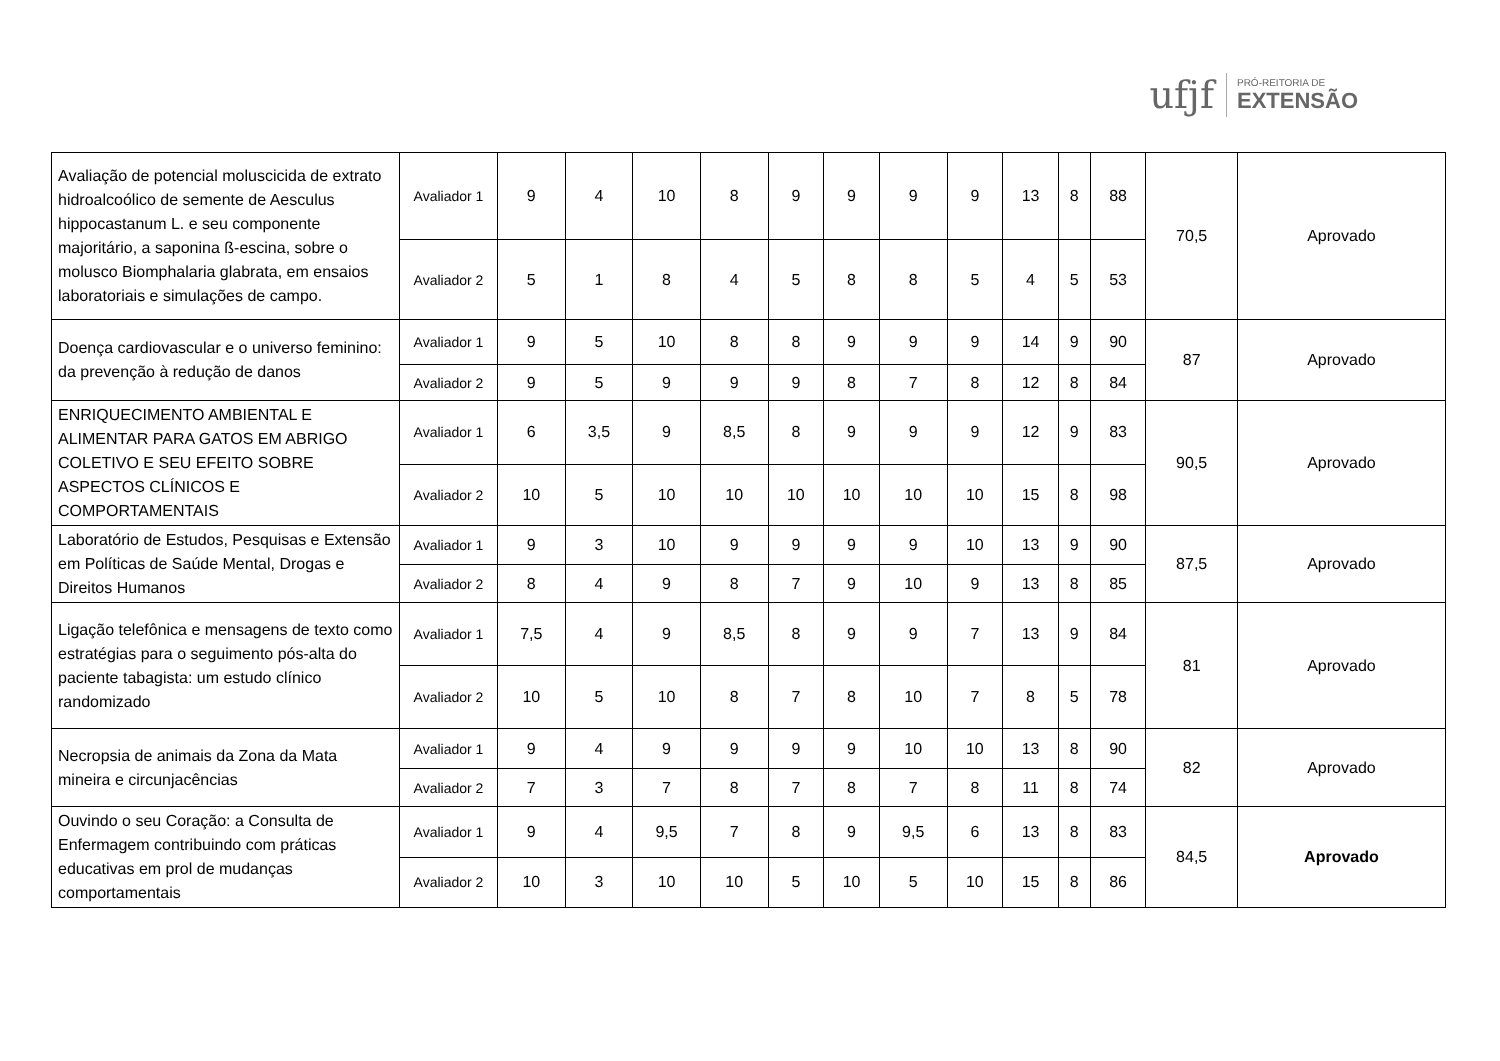ufjf
PRÓ-REITORIA DE
EXTENSÃO
| Avaliação de potencial moluscicida de extrato hidroalcoólico de semente de Aesculus hippocastanum L. e seu componente majoritário, a saponina ß-escina, sobre o molusco Biomphalaria glabrata, em ensaios laboratoriais e simulações de campo. | Avaliador 1 | 9 | 4 | 10 | 8 | 9 | 9 | 9 | 9 | 13 | 8 | 88 | 70,5 | Aprovado |
| | Avaliador 2 | 5 | 1 | 8 | 4 | 5 | 8 | 8 | 5 | 4 | 5 | 53 | | |
| Doença cardiovascular e o universo feminino: da prevenção à redução de danos | Avaliador 1 | 9 | 5 | 10 | 8 | 8 | 9 | 9 | 9 | 14 | 9 | 90 | 87 | Aprovado |
| | Avaliador 2 | 9 | 5 | 9 | 9 | 9 | 8 | 7 | 8 | 12 | 8 | 84 | | |
| ENRIQUECIMENTO AMBIENTAL E ALIMENTAR PARA GATOS EM ABRIGO COLETIVO E SEU EFEITO SOBRE ASPECTOS CLÍNICOS E COMPORTAMENTAIS | Avaliador 1 | 6 | 3,5 | 9 | 8,5 | 8 | 9 | 9 | 9 | 12 | 9 | 83 | 90,5 | Aprovado |
| | Avaliador 2 | 10 | 5 | 10 | 10 | 10 | 10 | 10 | 10 | 15 | 8 | 98 | | |
| Laboratório de Estudos, Pesquisas e Extensão em Políticas de Saúde Mental, Drogas e Direitos Humanos | Avaliador 1 | 9 | 3 | 10 | 9 | 9 | 9 | 9 | 10 | 13 | 9 | 90 | 87,5 | Aprovado |
| | Avaliador 2 | 8 | 4 | 9 | 8 | 7 | 9 | 10 | 9 | 13 | 8 | 85 | | |
| Ligação telefônica e mensagens de texto como estratégias para o seguimento pós-alta do paciente tabagista: um estudo clínico randomizado | Avaliador 1 | 7,5 | 4 | 9 | 8,5 | 8 | 9 | 9 | 7 | 13 | 9 | 84 | 81 | Aprovado |
| | Avaliador 2 | 10 | 5 | 10 | 8 | 7 | 8 | 10 | 7 | 8 | 5 | 78 | | |
| Necropsia de animais da Zona da Mata mineira e circunjacências | Avaliador 1 | 9 | 4 | 9 | 9 | 9 | 9 | 10 | 10 | 13 | 8 | 90 | 82 | Aprovado |
| | Avaliador 2 | 7 | 3 | 7 | 8 | 7 | 8 | 7 | 8 | 11 | 8 | 74 | | |
| Ouvindo o seu Coração: a Consulta de Enfermagem contribuindo com práticas educativas em prol de mudanças comportamentais | Avaliador 1 | 9 | 4 | 9,5 | 7 | 8 | 9 | 9,5 | 6 | 13 | 8 | 83 | 84,5 | Aprovado |
| | Avaliador 2 | 10 | 3 | 10 | 10 | 5 | 10 | 5 | 10 | 15 | 8 | 86 | | |